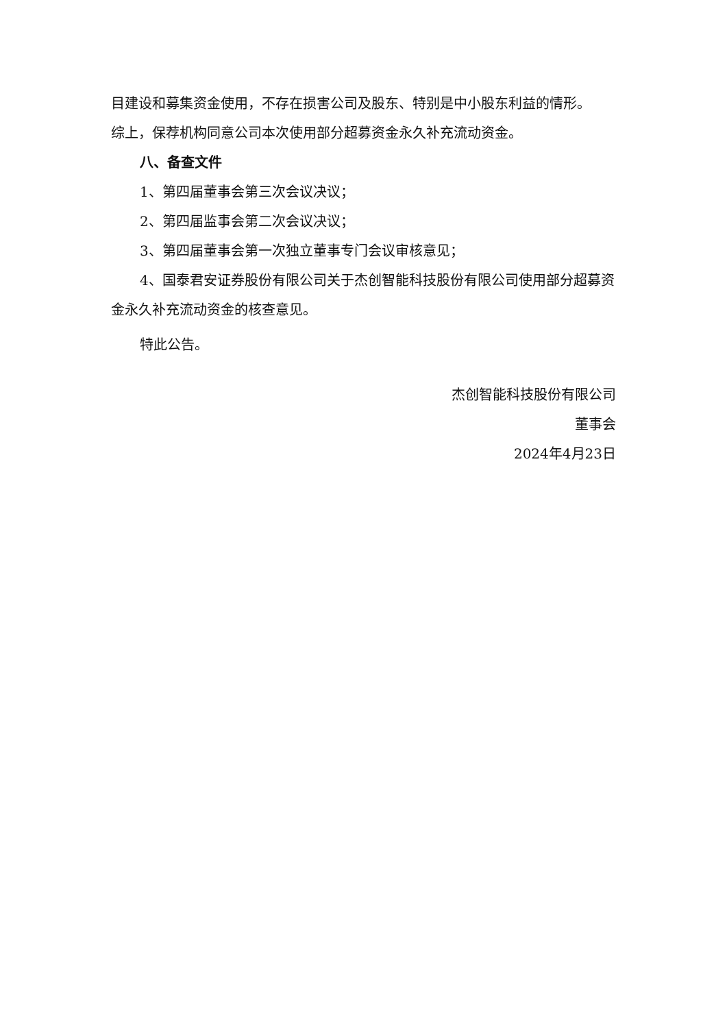目建设和募集资金使用，不存在损害公司及股东、特别是中小股东利益的情形。
综上，保荐机构同意公司本次使用部分超募资金永久补充流动资金。
八、备查文件
1、第四届董事会第三次会议决议；
2、第四届监事会第二次会议决议；
3、第四届董事会第一次独立董事专门会议审核意见；
4、国泰君安证券股份有限公司关于杰创智能科技股份有限公司使用部分超募资金永久补充流动资金的核查意见。
特此公告。
杰创智能科技股份有限公司
董事会
2024年4月23日